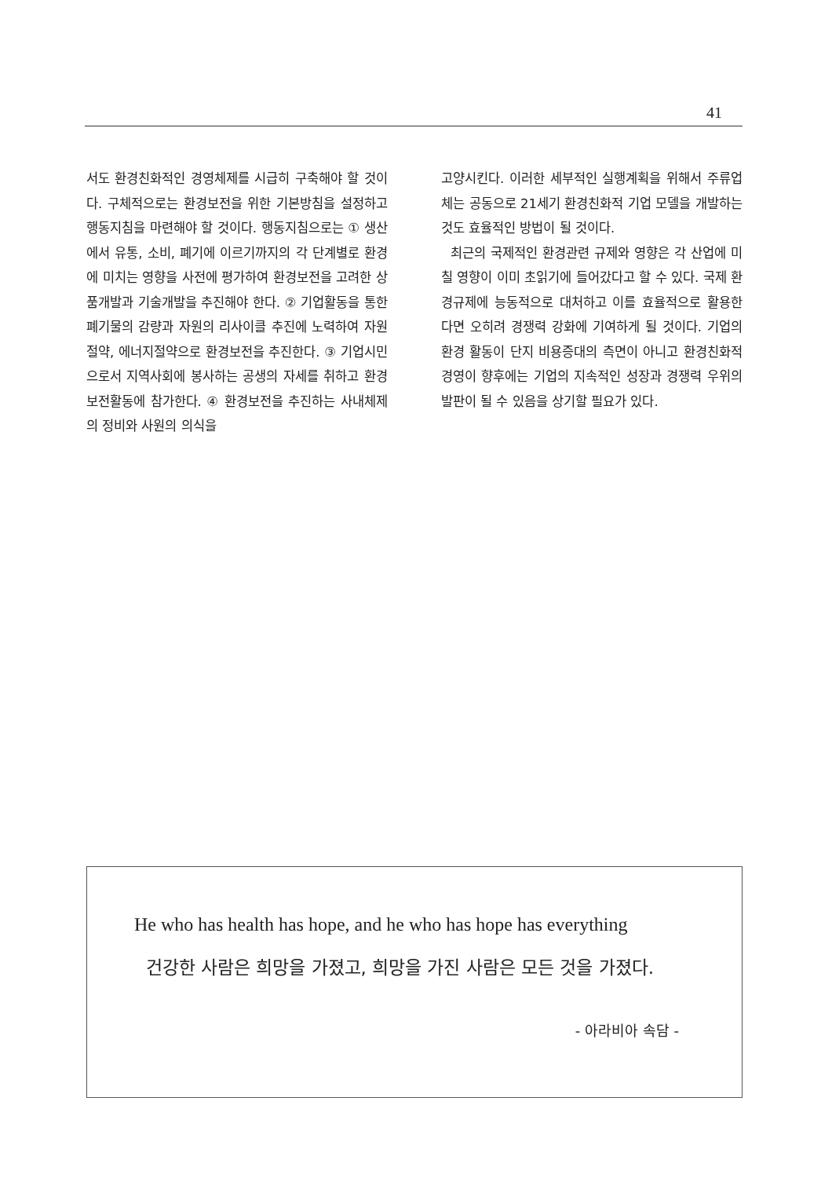41
서도 환경친화적인 경영체제를 시급히 구축해야 할 것이다. 구체적으로는 환경보전을 위한 기본방침을 설정하고 행동지침을 마련해야 할 것이다. 행동지침으로는 ① 생산에서 유통, 소비, 폐기에 이르기까지의 각 단계별로 환경에 미치는 영향을 사전에 평가하여 환경보전을 고려한 상품개발과 기술개발을 추진해야 한다. ② 기업활동을 통한 폐기물의 감량과 자원의 리사이클 추진에 노력하여 자원절약, 에너지절약으로 환경보전을 추진한다. ③ 기업시민으로서 지역사회에 봉사하는 공생의 자세를 취하고 환경보전활동에 참가한다. ④ 환경보전을 추진하는 사내체제의 정비와 사원의 의식을
고양시킨다. 이러한 세부적인 실행계획을 위해서 주류업체는 공동으로 21세기 환경친화적 기업 모델을 개발하는 것도 효율적인 방법이 될 것이다.
최근의 국제적인 환경관련 규제와 영향은 각 산업에 미칠 영향이 이미 초읽기에 들어갔다고 할 수 있다. 국제 환경규제에 능동적으로 대처하고 이를 효율적으로 활용한다면 오히려 경쟁력 강화에 기여하게 될 것이다. 기업의 환경 활동이 단지 비용증대의 측면이 아니고 환경친화적 경영이 향후에는 기업의 지속적인 성장과 경쟁력 우위의 발판이 될 수 있음을 상기할 필요가 있다.
He who has health has hope, and he who has hope has everything
건강한 사람은 희망을 가졌고, 희망을 가진 사람은 모든 것을 가졌다.
- 아라비아 속담 -